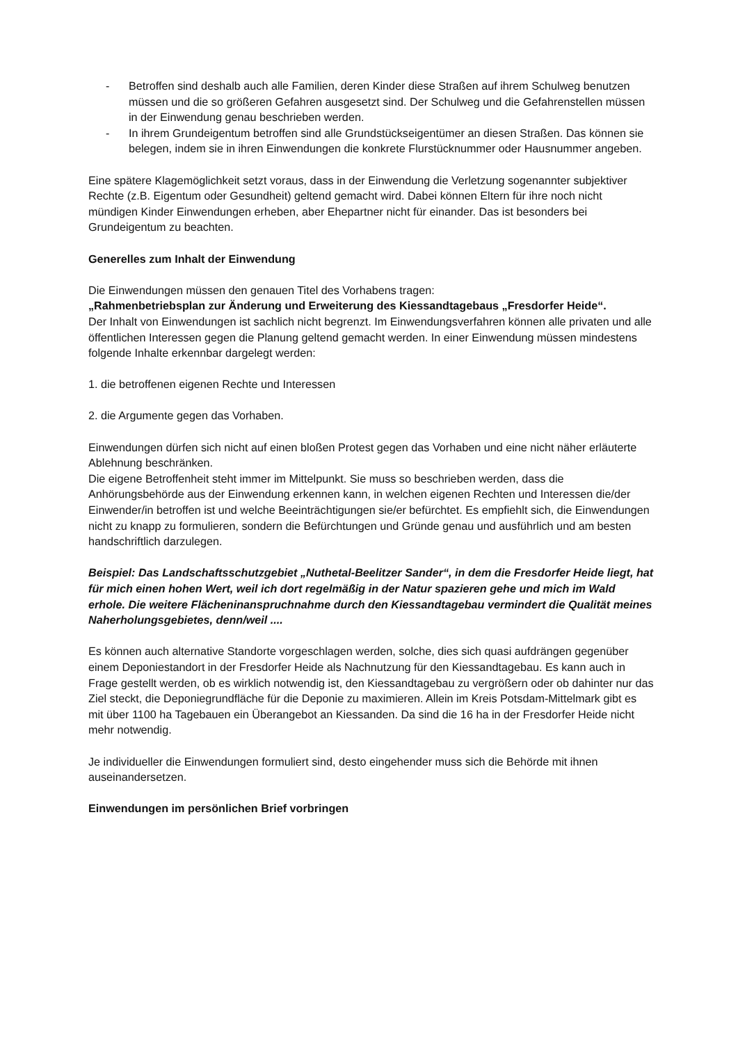- Betroffen sind deshalb auch alle Familien, deren Kinder diese Straßen auf ihrem Schulweg benutzen müssen und die so größeren Gefahren ausgesetzt sind. Der Schulweg und die Gefahrenstellen müssen in der Einwendung genau beschrieben werden.
- In ihrem Grundeigentum betroffen sind alle Grundstückseigentümer an diesen Straßen. Das können sie belegen, indem sie in ihren Einwendungen die konkrete Flurstücknummer oder Hausnummer angeben.
Eine spätere Klagemöglichkeit setzt voraus, dass in der Einwendung die Verletzung sogenannter subjektiver Rechte (z.B. Eigentum oder Gesundheit) geltend gemacht wird. Dabei können Eltern für ihre noch nicht mündigen Kinder Einwendungen erheben, aber Ehepartner nicht für einander. Das ist besonders bei Grundeigentum zu beachten.
Generelles zum Inhalt der Einwendung
Die Einwendungen müssen den genauen Titel des Vorhabens tragen:
„Rahmenbetriebsplan zur Änderung und Erweiterung des Kiessandtagebaus „Fresdorfer Heide“.
Der Inhalt von Einwendungen ist sachlich nicht begrenzt. Im Einwendungsverfahren können alle privaten und alle öffentlichen Interessen gegen die Planung geltend gemacht werden. In einer Einwendung müssen mindestens folgende Inhalte erkennbar dargelegt werden:
1. die betroffenen eigenen Rechte und Interessen
2. die Argumente gegen das Vorhaben.
Einwendungen dürfen sich nicht auf einen bloßen Protest gegen das Vorhaben und eine nicht näher erläuterte Ablehnung beschränken.
Die eigene Betroffenheit steht immer im Mittelpunkt. Sie muss so beschrieben werden, dass die Anhörungsbehörde aus der Einwendung erkennen kann, in welchen eigenen Rechten und Interessen die/der Einwender/in betroffen ist und welche Beeinträchtigungen sie/er befürchtet. Es empfiehlt sich, die Einwendungen nicht zu knapp zu formulieren, sondern die Befürchtungen und Gründe genau und ausführlich und am besten handschriftlich darzulegen.
Beispiel: Das Landschaftsschutzgebiet „Nuthetal-Beelitzer Sander“, in dem die Fresdorfer Heide liegt, hat für mich einen hohen Wert, weil ich dort regelmäßig in der Natur spazieren gehe und mich im Wald erhole. Die weitere Flächeninanspruchnahme durch den Kiessandtagebau vermindert die Qualität meines Naherholungsgebietes, denn/weil ....
Es können auch alternative Standorte vorgeschlagen werden, solche, dies sich quasi aufdrängen gegenüber einem Deponiestandort in der Fresdorfer Heide als Nachnutzung für den Kiessandtagebau. Es kann auch in Frage gestellt werden, ob es wirklich notwendig ist, den Kiessandtagebau zu vergrößern oder ob dahinter nur das Ziel steckt, die Deponiegrundfläche für die Deponie zu maximieren. Allein im Kreis Potsdam-Mittelmark gibt es mit über 1100 ha Tagebauen ein Überangebot an Kiessanden. Da sind die 16 ha in der Fresdorfer Heide nicht mehr notwendig.
Je individueller die Einwendungen formuliert sind, desto eingehender muss sich die Behörde mit ihnen auseinandersetzen.
Einwendungen im persönlichen Brief vorbringen